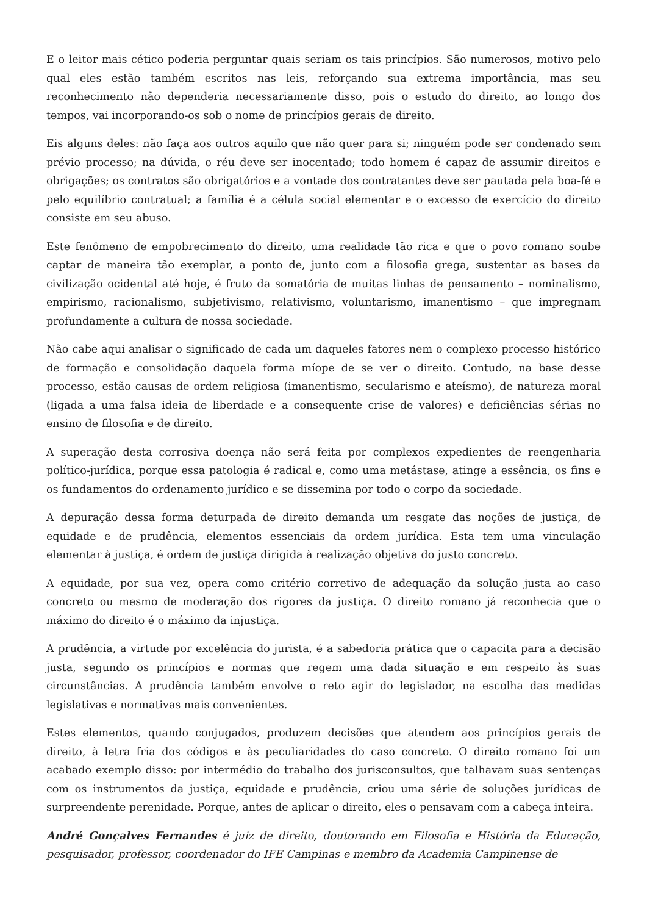E o leitor mais cético poderia perguntar quais seriam os tais princípios. São numerosos, motivo pelo qual eles estão também escritos nas leis, reforçando sua extrema importância, mas seu reconhecimento não dependeria necessariamente disso, pois o estudo do direito, ao longo dos tempos, vai incorporando-os sob o nome de princípios gerais de direito.
Eis alguns deles: não faça aos outros aquilo que não quer para si; ninguém pode ser condenado sem prévio processo; na dúvida, o réu deve ser inocentado; todo homem é capaz de assumir direitos e obrigações; os contratos são obrigatórios e a vontade dos contratantes deve ser pautada pela boa-fé e pelo equilíbrio contratual; a família é a célula social elementar e o excesso de exercício do direito consiste em seu abuso.
Este fenômeno de empobrecimento do direito, uma realidade tão rica e que o povo romano soube captar de maneira tão exemplar, a ponto de, junto com a filosofia grega, sustentar as bases da civilização ocidental até hoje, é fruto da somatória de muitas linhas de pensamento – nominalismo, empirismo, racionalismo, subjetivismo, relativismo, voluntarismo, imanentismo – que impregnam profundamente a cultura de nossa sociedade.
Não cabe aqui analisar o significado de cada um daqueles fatores nem o complexo processo histórico de formação e consolidação daquela forma míope de se ver o direito. Contudo, na base desse processo, estão causas de ordem religiosa (imanentismo, secularismo e ateísmo), de natureza moral (ligada a uma falsa ideia de liberdade e a consequente crise de valores) e deficiências sérias no ensino de filosofia e de direito.
A superação desta corrosiva doença não será feita por complexos expedientes de reengenharia político-jurídica, porque essa patologia é radical e, como uma metástase, atinge a essência, os fins e os fundamentos do ordenamento jurídico e se dissemina por todo o corpo da sociedade.
A depuração dessa forma deturpada de direito demanda um resgate das noções de justiça, de equidade e de prudência, elementos essenciais da ordem jurídica. Esta tem uma vinculação elementar à justiça, é ordem de justiça dirigida à realização objetiva do justo concreto.
A equidade, por sua vez, opera como critério corretivo de adequação da solução justa ao caso concreto ou mesmo de moderação dos rigores da justiça. O direito romano já reconhecia que o máximo do direito é o máximo da injustiça.
A prudência, a virtude por excelência do jurista, é a sabedoria prática que o capacita para a decisão justa, segundo os princípios e normas que regem uma dada situação e em respeito às suas circunstâncias. A prudência também envolve o reto agir do legislador, na escolha das medidas legislativas e normativas mais convenientes.
Estes elementos, quando conjugados, produzem decisões que atendem aos princípios gerais de direito, à letra fria dos códigos e às peculiaridades do caso concreto. O direito romano foi um acabado exemplo disso: por intermédio do trabalho dos jurisconsultos, que talhavam suas sentenças com os instrumentos da justiça, equidade e prudência, criou uma série de soluções jurídicas de surpreendente perenidade. Porque, antes de aplicar o direito, eles o pensavam com a cabeça inteira.
André Gonçalves Fernandes é juiz de direito, doutorando em Filosofia e História da Educação, pesquisador, professor, coordenador do IFE Campinas e membro da Academia Campinense de